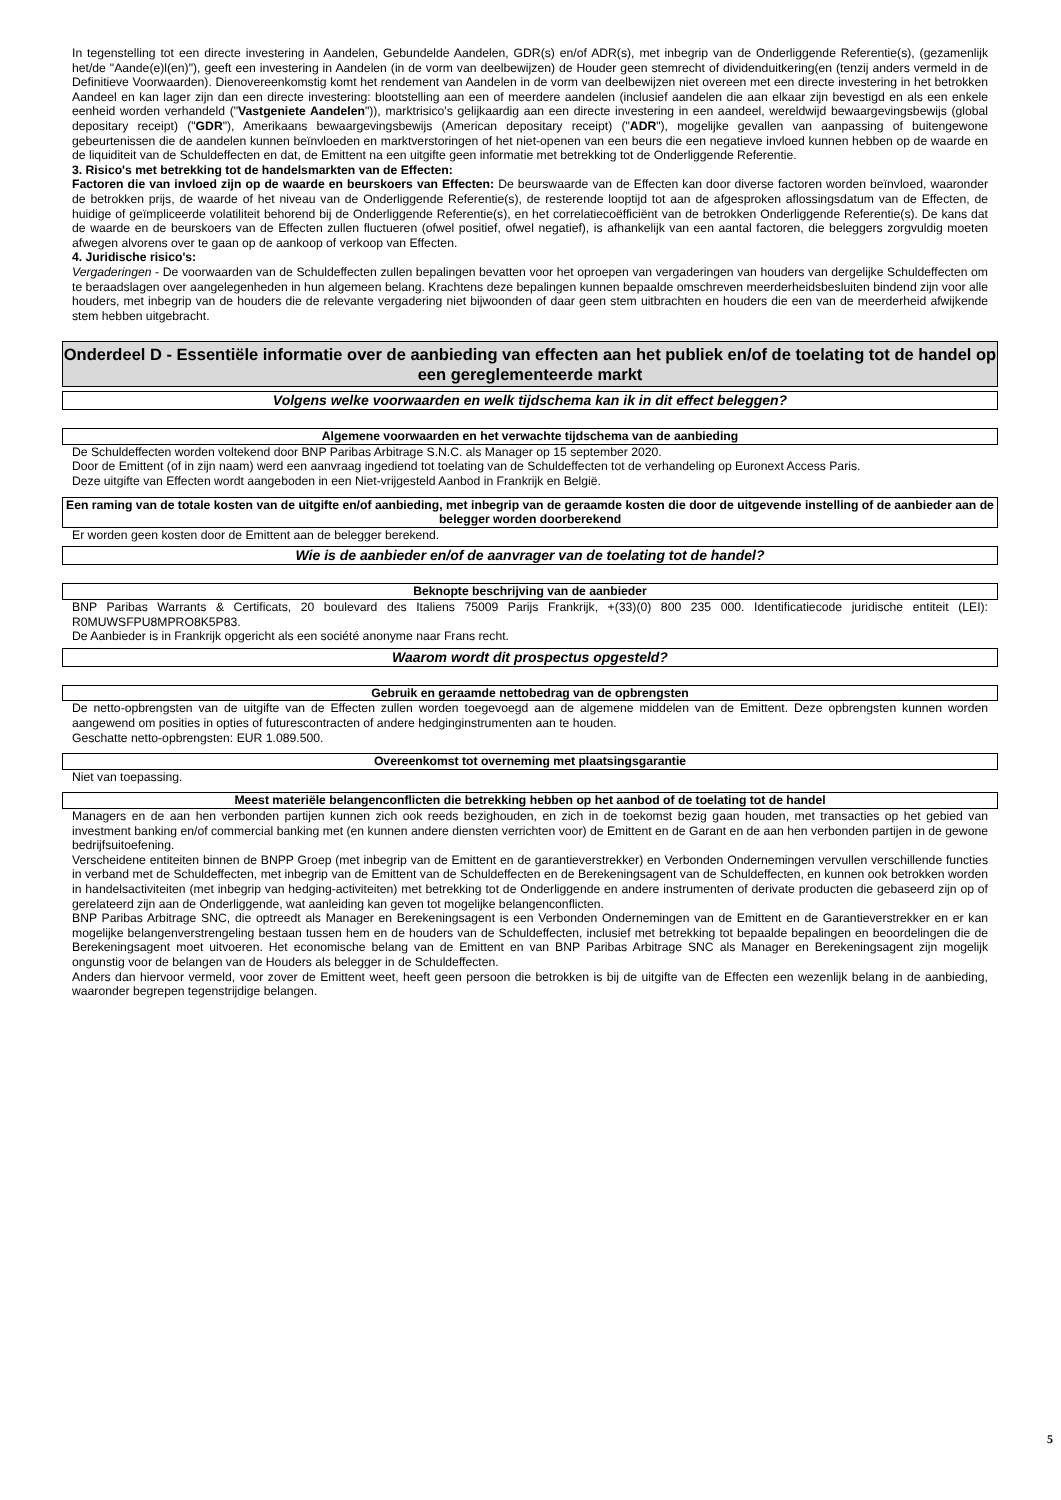In tegenstelling tot een directe investering in Aandelen, Gebundelde Aandelen, GDR(s) en/of ADR(s), met inbegrip van de Onderliggende Referentie(s), (gezamenlijk het/de "Aande(e)l(en)"), geeft een investering in Aandelen (in de vorm van deelbewijzen) de Houder geen stemrecht of dividenduitkering(en (tenzij anders vermeld in de Definitieve Voorwaarden). Dienovereenkomstig komt het rendement van Aandelen in de vorm van deelbewijzen niet overeen met een directe investering in het betrokken Aandeel en kan lager zijn dan een directe investering: blootstelling aan een of meerdere aandelen (inclusief aandelen die aan elkaar zijn bevestigd en als een enkele eenheid worden verhandeld ("Vastgeniete Aandelen")), marktrisico's gelijkaardig aan een directe investering in een aandeel, wereldwijd bewaargevingsbewijs (global depositary receipt) ("GDR"), Amerikaans bewaargevingsbewijs (American depositary receipt) ("ADR"), mogelijke gevallen van aanpassing of buitengewone gebeurtenissen die de aandelen kunnen beïnvloeden en marktverstoringen of het niet-openen van een beurs die een negatieve invloed kunnen hebben op de waarde en de liquiditeit van de Schuldeffecten en dat, de Emittent na een uitgifte geen informatie met betrekking tot de Onderliggende Referentie.
3. Risico's met betrekking tot de handelsmarkten van de Effecten:
Factoren die van invloed zijn op de waarde en beurskoers van Effecten: De beurswaarde van de Effecten kan door diverse factoren worden beïnvloed, waaronder de betrokken prijs, de waarde of het niveau van de Onderliggende Referentie(s), de resterende looptijd tot aan de afgesproken aflossingsdatum van de Effecten, de huidige of geïmpliceerde volatiliteit behorend bij de Onderliggende Referentie(s), en het correlatiecoëfficiënt van de betrokken Onderliggende Referentie(s). De kans dat de waarde en de beurskoers van de Effecten zullen fluctueren (ofwel positief, ofwel negatief), is afhankelijk van een aantal factoren, die beleggers zorgvuldig moeten afwegen alvorens over te gaan op de aankoop of verkoop van Effecten.
4. Juridische risico's:
Vergaderingen - De voorwaarden van de Schuldeffecten zullen bepalingen bevatten voor het oproepen van vergaderingen van houders van dergelijke Schuldeffecten om te beraadslagen over aangelegenheden in hun algemeen belang. Krachtens deze bepalingen kunnen bepaalde omschreven meerderheidsbesluiten bindend zijn voor alle houders, met inbegrip van de houders die de relevante vergadering niet bijwoonden of daar geen stem uitbrachten en houders die een van de meerderheid afwijkende stem hebben uitgebracht.
Onderdeel D - Essentiële informatie over de aanbieding van effecten aan het publiek en/of de toelating tot de handel op een gereglementeerde markt
Volgens welke voorwaarden en welk tijdschema kan ik in dit effect beleggen?
Algemene voorwaarden en het verwachte tijdschema van de aanbieding
De Schuldeffecten worden voltekend door BNP Paribas Arbitrage S.N.C. als Manager op 15 september 2020.
Door de Emittent (of in zijn naam) werd een aanvraag ingediend tot toelating van de Schuldeffecten tot de verhandeling op Euronext Access Paris.
Deze uitgifte van Effecten wordt aangeboden in een Niet-vrijgesteld Aanbod in Frankrijk en België.
Een raming van de totale kosten van de uitgifte en/of aanbieding, met inbegrip van de geraamde kosten die door de uitgevende instelling of de aanbieder aan de belegger worden doorberekend
Er worden geen kosten door de Emittent aan de belegger berekend.
Wie is de aanbieder en/of de aanvrager van de toelating tot de handel?
Beknopte beschrijving van de aanbieder
BNP Paribas Warrants & Certificats, 20 boulevard des Italiens 75009 Parijs Frankrijk, +(33)(0) 800 235 000. Identificatiecode juridische entiteit (LEI): R0MUWSFPU8MPRO8K5P83.
De Aanbieder is in Frankrijk opgericht als een société anonyme naar Frans recht.
Waarom wordt dit prospectus opgesteld?
Gebruik en geraamde nettobedrag van de opbrengsten
De netto-opbrengsten van de uitgifte van de Effecten zullen worden toegevoegd aan de algemene middelen van de Emittent. Deze opbrengsten kunnen worden aangewend om posities in opties of futurescontracten of andere hedginginstrumenten aan te houden.
Geschatte netto-opbrengsten: EUR 1.089.500.
Overeenkomst tot overneming met plaatsingsgarantie
Niet van toepassing.
Meest materiële belangenconflicten die betrekking hebben op het aanbod of de toelating tot de handel
Managers en de aan hen verbonden partijen kunnen zich ook reeds bezighouden, en zich in de toekomst bezig gaan houden, met transacties op het gebied van investment banking en/of commercial banking met (en kunnen andere diensten verrichten voor) de Emittent en de Garant en de aan hen verbonden partijen in de gewone bedrijfsuitoefening.
Verscheidene entiteiten binnen de BNPP Groep (met inbegrip van de Emittent en de garantieverstrekker) en Verbonden Ondernemingen vervullen verschillende functies in verband met de Schuldeffecten, met inbegrip van de Emittent van de Schuldeffecten en de Berekeningsagent van de Schuldeffecten, en kunnen ook betrokken worden in handelsactiviteiten (met inbegrip van hedging-activiteiten) met betrekking tot de Onderliggende en andere instrumenten of derivate producten die gebaseerd zijn op of gerelateerd zijn aan de Onderliggende, wat aanleiding kan geven tot mogelijke belangenconflicten.
BNP Paribas Arbitrage SNC, die optreedt als Manager en Berekeningsagent is een Verbonden Ondernemingen van de Emittent en de Garantieverstrekker en er kan mogelijke belangenverstrengeling bestaan tussen hem en de houders van de Schuldeffecten, inclusief met betrekking tot bepaalde bepalingen en beoordelingen die de Berekeningsagent moet uitvoeren. Het economische belang van de Emittent en van BNP Paribas Arbitrage SNC als Manager en Berekeningsagent zijn mogelijk ongunstig voor de belangen van de Houders als belegger in de Schuldeffecten.
Anders dan hiervoor vermeld, voor zover de Emittent weet, heeft geen persoon die betrokken is bij de uitgifte van de Effecten een wezenlijk belang in de aanbieding, waaronder begrepen tegenstrijdige belangen.
5